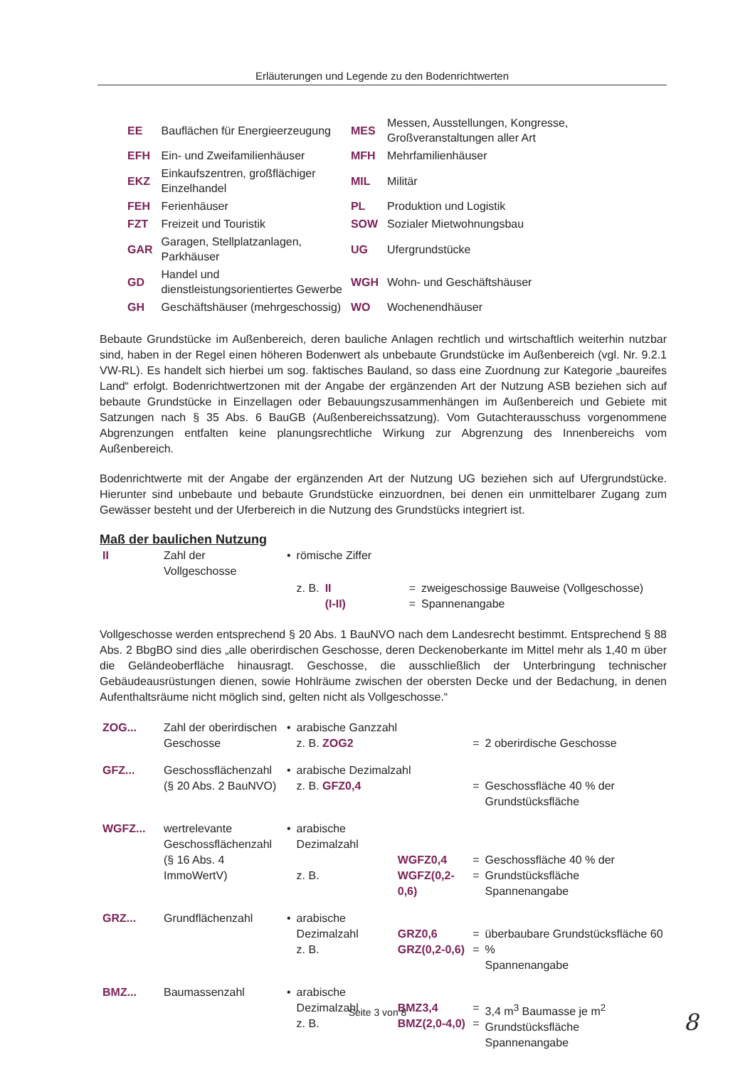Erläuterungen und Legende zu den Bodenrichtwerten
| EE | Bauflächen für Energieerzeugung | MES | Messen, Ausstellungen, Kongresse, Großveranstaltungen aller Art |
| EFH | Ein- und Zweifamilienhäuser | MFH | Mehrfamilienhäuser |
| EKZ | Einkaufszentren, großflächiger Einzelhandel | MIL | Militär |
| FEH | Ferienhäuser | PL | Produktion und Logistik |
| FZT | Freizeit und Touristik | SOW | Sozialer Mietwohnungsbau |
| GAR | Garagen, Stellplatzanlagen, Parkhäuser | UG | Ufergrundstücke |
| GD | Handel und dienstleistungsorientiertes Gewerbe | WGH | Wohn- und Geschäftshäuser |
| GH | Geschäftshäuser (mehrgeschossig) | WO | Wochenendhäuser |
Bebaute Grundstücke im Außenbereich, deren bauliche Anlagen rechtlich und wirtschaftlich weiterhin nutzbar sind, haben in der Regel einen höheren Bodenwert als unbebaute Grundstücke im Außenbereich (vgl. Nr. 9.2.1 VW-RL). Es handelt sich hierbei um sog. faktisches Bauland, so dass eine Zuordnung zur Kategorie „baureifes Land“ erfolgt. Bodenrichtwertzonen mit der Angabe der ergänzenden Art der Nutzung ASB beziehen sich auf bebaute Grundstücke in Einzellagen oder Bebauungszusammenhängen im Außenbereich und Gebiete mit Satzungen nach § 35 Abs. 6 BauGB (Außenbereichssatzung). Vom Gutachterausschuss vorgenommene Abgrenzungen entfalten keine planungsrechtliche Wirkung zur Abgrenzung des Innenbereichs vom Außenbereich.
Bodenrichtwerte mit der Angabe der ergänzenden Art der Nutzung UG beziehen sich auf Ufergrundstücke. Hierunter sind unbebaute und bebaute Grundstücke einzuordnen, bei denen ein unmittelbarer Zugang zum Gewässer besteht und der Uferbereich in die Nutzung des Grundstücks integriert ist.
Maß der baulichen Nutzung
| II | Zahl der Vollgeschosse | • | römische Ziffer | | | |
| | | | z. B. | II (I-II) | = = | zweigeschossige Bauweise (Vollgeschosse) Spannenangabe |
Vollgeschosse werden entsprechend § 20 Abs. 1 BauNVO nach dem Landesrecht bestimmt. Entsprechend § 88 Abs. 2 BbgBO sind dies „alle oberirdischen Geschosse, deren Deckenoberkante im Mittel mehr als 1,40 m über die Geländeoberfläche hinausragt. Geschosse, die ausschließlich der Unterbringung technischer Gebäudeausrüstungen dienen, sowie Hohlräume zwischen der obersten Decke und der Bedachung, in denen Aufenthaltsräume nicht möglich sind, gelten nicht als Vollgeschosse.“
| ZOG... | Zahl der oberirdischen Geschosse | • | arabische Ganzzahl z. B. ZOG2 | | = | 2 oberirdische Geschosse |
| GFZ... | Geschossflächenzahl (§ 20 Abs. 2 BauNVO) | • | arabische Dezimalzahl z. B. GFZ0,4 | | = | Geschossfläche 40 % der Grundstücksfläche |
| WGFZ... | wertrelevante Geschossflächenzahl (§ 16 Abs. 4 ImmoWertV) | • | arabische Dezimalzahl z. B. | WGFZ0,4 WGFZ(0,2-0,6) | = = | Geschossfläche 40 % der Grundstücksfläche Spannenangabe |
| GRZ... | Grundflächenzahl | • | arabische Dezimalzahl z. B. | GRZ0,6 GRZ(0,2-0,6) | = = | überbaubare Grundstücksfläche 60 % Spannenangabe |
| BMZ... | Baumassenzahl | • | arabische Dezimalzahl z. B. | BMZ3,4 BMZ(2,0-4,0) | = = | 3,4 m<sup>3</sup> Baumasse je m<sup>2</sup> Grundstücksfläche Spannenangabe |
Seite 3 von 8 8